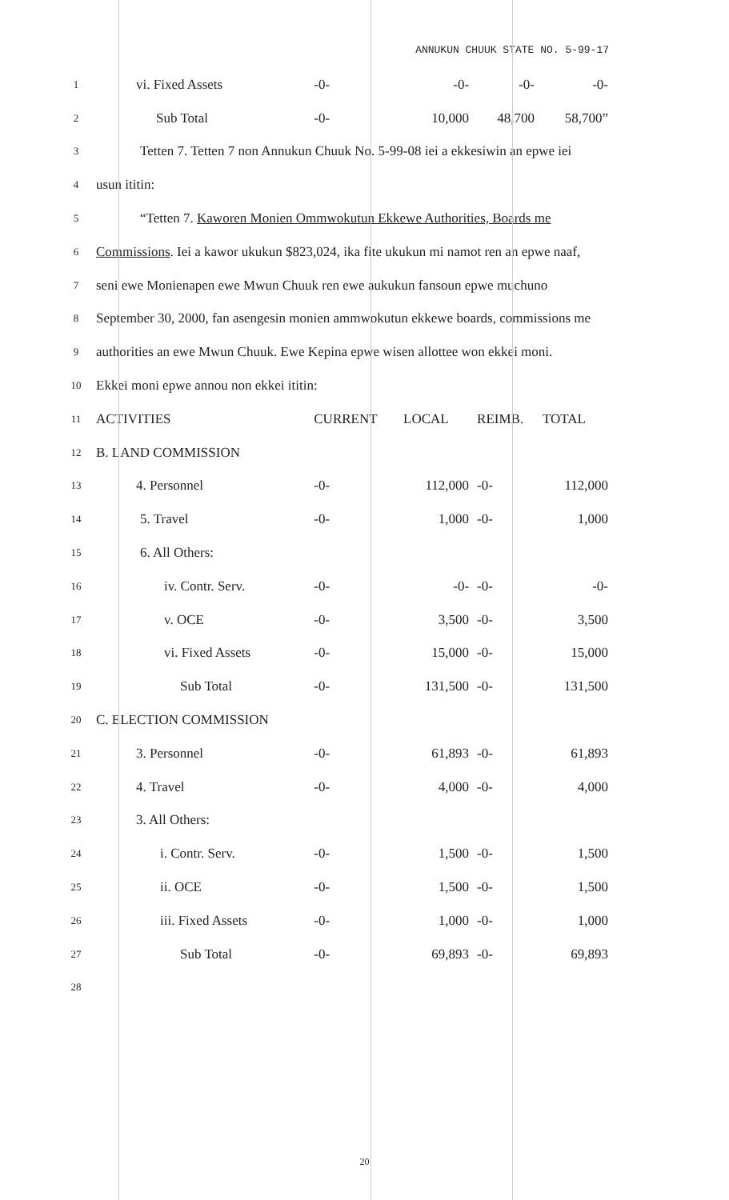ANNUKUN CHUUK STATE NO. 5-99-17
| 1 | vi. Fixed Assets | -0- | -0- | -0- | -0- |
| 2 | Sub Total | -0- | 10,000 | 48,700 | 58,700” |
| 3 | Tetten 7. Tetten 7 non Annukun Chuuk No. 5-99-08 iei a ekkesiwin an epwe iei | | | | |
| 4 | usun ititin: | | | | |
| 5 | “Tetten 7. Kaworen Monien Ommwokutun Ekkewe Authorities, Boards me | | | | |
| 6 | Commissions . Iei a kawor ukukun $823,024, ika fite ukukun mi namot ren an epwe naaf, | | | | |
| 7 | seni ewe Monienapen ewe Mwun Chuuk ren ewe aukukun fansoun epwe muchuno | | | | |
| 8 | September 30, 2000, fan asengesin monien ammwokutun ekkewe boards, commissions me | | | | |
| 9 | authorities an ewe Mwun Chuuk. Ewe Kepina epwe wisen allottee won ekkei moni. | | | | |
| 10 | Ekkei moni epwe annou non ekkei ititin: | | | | |
| 11 | ACTIVITIES | CURRENT | LOCAL | REIMB. | TOTAL |
| 12 | B. LAND COMMISSION | | | | |
| 13 | 4. Personnel | -0- | 112,000 | -0- | 112,000 |
| 14 | 5. Travel | -0- | 1,000 | -0- | 1,000 |
| 15 | 6. All Others: | | | | |
| 16 | iv. Contr. Serv. | -0- | -0- | -0- | -0- |
| 17 | v. OCE | -0- | 3,500 | -0- | 3,500 |
| 18 | vi. Fixed Assets | -0- | 15,000 | -0- | 15,000 |
| 19 | Sub Total | -0- | 131,500 | -0- | 131,500 |
| 20 | C. ELECTION COMMISSION | | | | |
| 21 | 3. Personnel | -0- | 61,893 | -0- | 61,893 |
| 22 | 4. Travel | -0- | 4,000 | -0- | 4,000 |
| 23 | 3. All Others: | | | | |
| 24 | i. Contr. Serv. | -0- | 1,500 | -0- | 1,500 |
| 25 | ii. OCE | -0- | 1,500 | -0- | 1,500 |
| 26 | iii. Fixed Assets | -0- | 1,000 | -0- | 1,000 |
| 27 | Sub Total | -0- | 69,893 | -0- | 69,893 |
| 28 | | | | | |
20